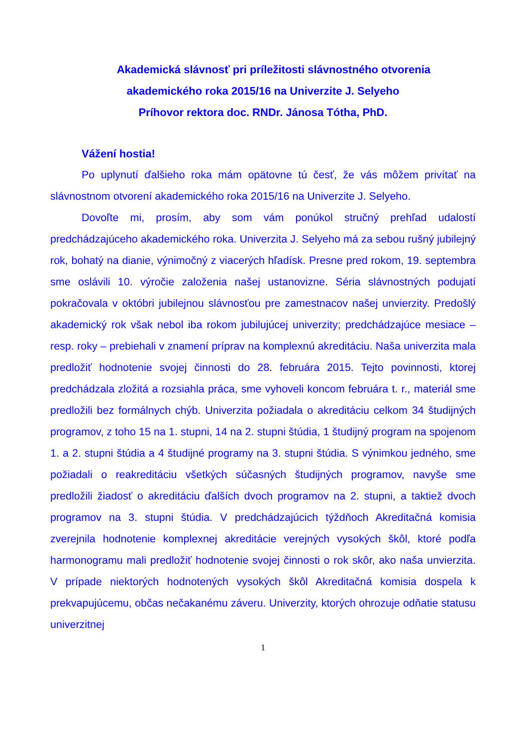Akademická slávnosť pri príležitosti slávnostného otvorenia
akademického roka 2015/16 na Univerzite J. Selyeho
Príhovor rektora doc. RNDr. Jánosa Tótha, PhD.
Vážení hostia!
Po uplynutí ďalšieho roka mám opätovne tú česť, že vás môžem privítať na slávnostnom otvorení akademického roka 2015/16 na Univerzite J. Selyeho.
Dovoľte mi, prosím, aby som vám ponúkol stručný prehľad udalostí predchádzajúceho akademického roka. Univerzita J. Selyeho má za sebou rušný jubilejný rok, bohatý na dianie, výnimočný z viacerých hľadísk. Presne pred rokom, 19. septembra sme oslávili 10. výročie založenia našej ustanovizne. Séria slávnostných podujatí pokračovala v októbri jubilejnou slávnosťou pre zamestnacov našej unvierzity. Predošlý akademický rok však nebol iba rokom jubilujúcej univerzity; predchádzajúce mesiace – resp. roky – prebiehali v znamení príprav na komplexnú akreditáciu. Naša univerzita mala predložiť hodnotenie svojej činnosti do 28. februára 2015. Tejto povinnosti, ktorej predchádzala zložitá a rozsiahla práca, sme vyhoveli koncom februára t. r., materiál sme predložili bez formálnych chýb. Univerzita požiadala o akreditáciu celkom 34 študijných programov, z toho 15 na 1. stupni, 14 na 2. stupni štúdia, 1 študijný program na spojenom 1. a 2. stupni štúdia a 4 študijné programy na 3. stupni štúdia. S výnimkou jedného, sme požiadali o reakreditáciu všetkých súčasných študijných programov, navyše sme predložili žiadosť o akreditáciu ďalších dvoch programov na 2. stupni, a taktiež dvoch programov na 3. stupni štúdia. V predchádzajúcich týždňoch Akreditačná komisia zverejnila hodnotenie komplexnej akreditácie verejných vysokých škôl, ktoré podľa harmonogramu mali predložiť hodnotenie svojej činnosti o rok skôr, ako naša unvierzita. V prípade niektorých hodnotených vysokých škôl Akreditačná komisia dospela k prekvapujúcemu, občas nečakanému záveru. Univerzity, ktorých ohrozuje odňatie statusu univerzitnej
1